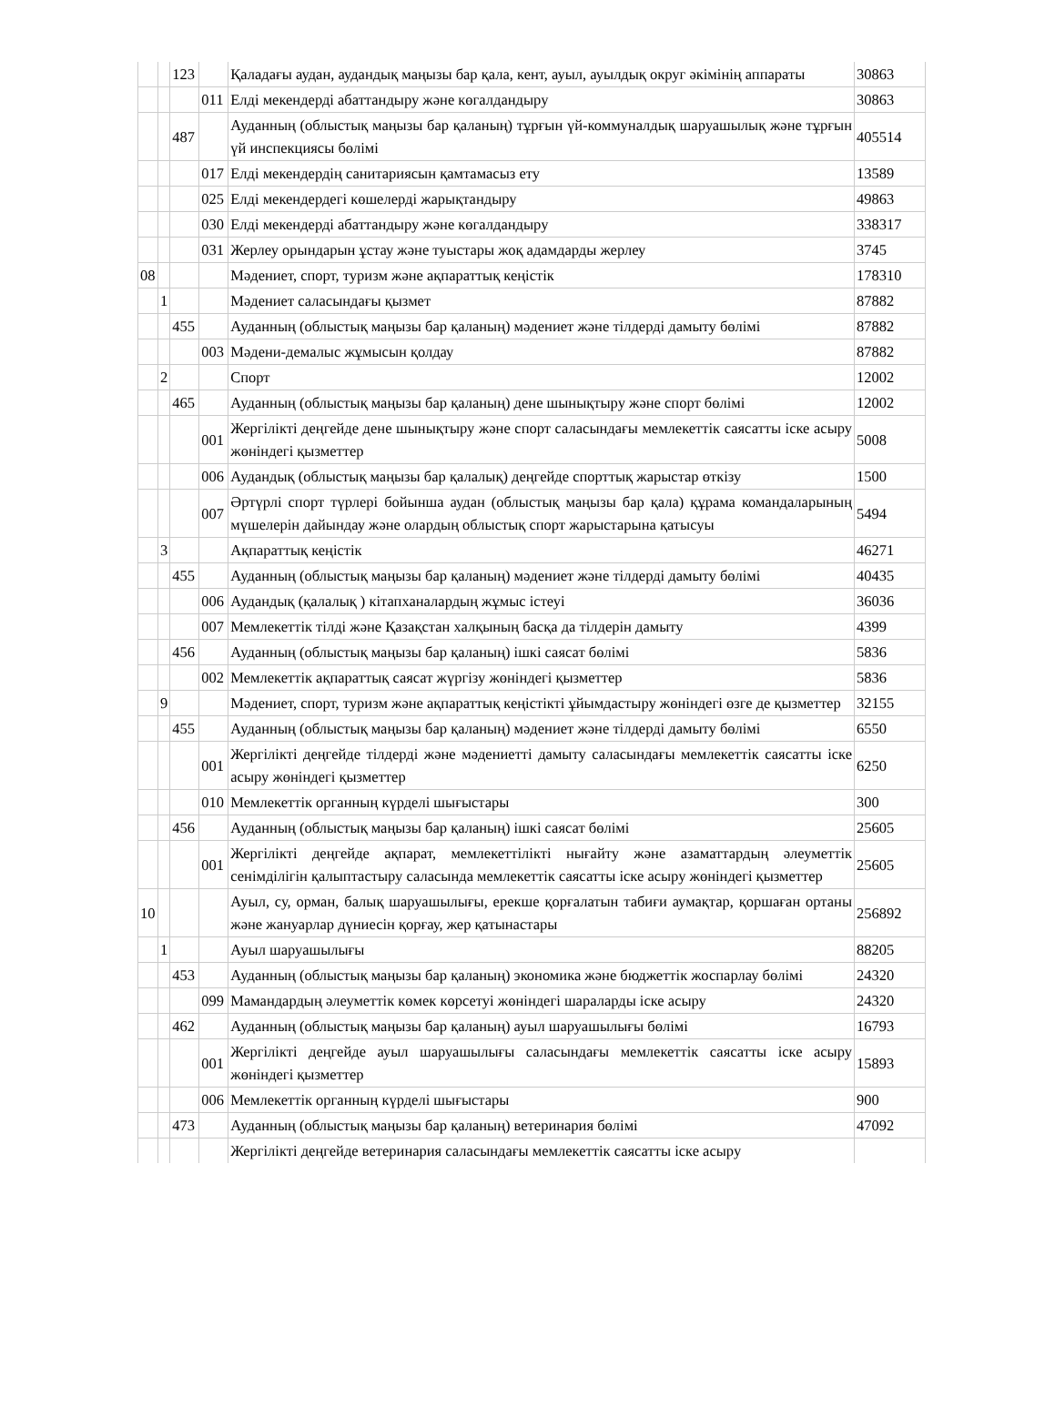| | | 123 | | Қаладағы аудан, аудандық маңызы бар қала, кент, ауыл, ауылдық округ әкімінің аппараты | 30863 |
| | | | 011 | Елді мекендерді абаттандыру және көгалдандыру | 30863 |
| | | 487 | | Ауданның (облыстық маңызы бар қаланың) тұрғын үй-коммуналдық шаруашылық және тұрғын үй инспекциясы бөлімі | 405514 |
| | | | 017 | Елді мекендердің санитариясын қамтамасыз ету | 13589 |
| | | | 025 | Елді мекендердегі көшелерді жарықтандыру | 49863 |
| | | | 030 | Елді мекендерді абаттандыру және көгалдандыру | 338317 |
| | | | 031 | Жерлеу орындарын ұстау және туыстары жоқ адамдарды жерлеу | 3745 |
| 08 | | | | Мәдениет, спорт, туризм және ақпараттық кеңістік | 178310 |
| | 1 | | | Мәдениет саласындағы қызмет | 87882 |
| | | 455 | | Ауданның (облыстық маңызы бар қаланың) мәдениет және тілдерді дамыту бөлімі | 87882 |
| | | | 003 | Мәдени-демалыс жұмысын қолдау | 87882 |
| | 2 | | | Спорт | 12002 |
| | | 465 | | Ауданның (облыстық маңызы бар қаланың) дене шынықтыру және спорт бөлімі | 12002 |
| | | | 001 | Жергілікті деңгейде дене шынықтыру және спорт саласындағы мемлекеттік саясатты іске асыру жөніндегі қызметтер | 5008 |
| | | | 006 | Аудандық (облыстық маңызы бар қалалық) деңгейде спорттық жарыстар өткізу | 1500 |
| | | | 007 | Әртүрлі спорт түрлері бойынша аудан (облыстық маңызы бар қала) құрама командаларының мүшелерін дайындау және олардың облыстық спорт жарыстарына қатысуы | 5494 |
| | 3 | | | Ақпараттық кеңістік | 46271 |
| | | 455 | | Ауданның (облыстық маңызы бар қаланың) мәдениет және тілдерді дамыту бөлімі | 40435 |
| | | | 006 | Аудандық (қалалық ) кітапханалардың жұмыс істеуі | 36036 |
| | | | 007 | Мемлекеттік тілді және Қазақстан халқының басқа да тілдерін дамыту | 4399 |
| | | 456 | | Ауданның (облыстық маңызы бар қаланың) ішкі саясат бөлімі | 5836 |
| | | | 002 | Мемлекеттік ақпараттық саясат жүргізу жөніндегі қызметтер | 5836 |
| | 9 | | | Мәдениет, спорт, туризм және ақпараттық кеңістікті ұйымдастыру жөніндегі өзге де қызметтер | 32155 |
| | | 455 | | Ауданның (облыстық маңызы бар қаланың) мәдениет және тілдерді дамыту бөлімі | 6550 |
| | | | 001 | Жергілікті деңгейде тілдерді және мәдениетті дамыту саласындағы мемлекеттік саясатты іске асыру жөніндегі қызметтер | 6250 |
| | | | 010 | Мемлекеттік органның күрделі шығыстары | 300 |
| | | 456 | | Ауданның (облыстық маңызы бар қаланың) ішкі саясат бөлімі | 25605 |
| | | | 001 | Жергілікті деңгейде ақпарат, мемлекеттілікті нығайту және азаматтардың әлеуметтік сенімділігін қалыптастыру саласында мемлекеттік саясатты іске асыру жөніндегі қызметтер | 25605 |
| 10 | | | | Ауыл, су, орман, балық шаруашылығы, ерекше қорғалатын табиғи аумақтар, қоршаған ортаны және жануарлар дүниесін қорғау, жер қатынастары | 256892 |
| | 1 | | | Ауыл шаруашылығы | 88205 |
| | | 453 | | Ауданның (облыстық маңызы бар қаланың) экономика және бюджеттік жоспарлау бөлімі | 24320 |
| | | | 099 | Мамандардың әлеуметтік көмек көрсетуі жөніндегі шараларды іске асыру | 24320 |
| | | 462 | | Ауданның (облыстық маңызы бар қаланың) ауыл шаруашылығы бөлімі | 16793 |
| | | | 001 | Жергілікті деңгейде ауыл шаруашылығы саласындағы мемлекеттік саясатты іске асыру жөніндегі қызметтер | 15893 |
| | | | 006 | Мемлекеттік органның күрделі шығыстары | 900 |
| | | 473 | | Ауданның (облыстық маңызы бар қаланың) ветеринария бөлімі | 47092 |
| | | | | Жергілікті деңгейде ветеринария саласындағы мемлекеттік саясатты іске асыру | |